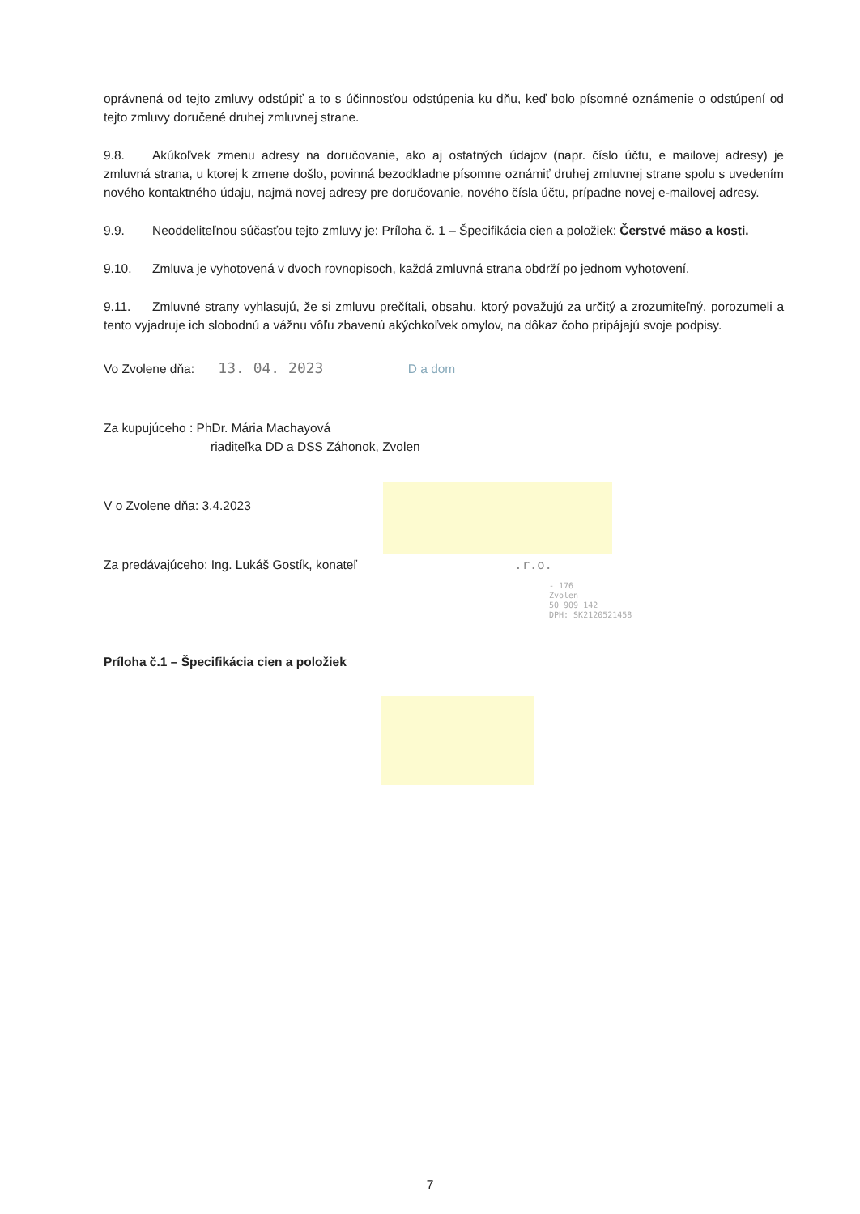oprávnená od tejto zmluvy odstúpiť a to s účinnosťou odstúpenia ku dňu, keď bolo písomné oznámenie o odstúpení od tejto zmluvy doručené druhej zmluvnej strane.
9.8. Akúkoľvek zmenu adresy na doručovanie, ako aj ostatných údajov (napr. číslo účtu, e mailovej adresy) je zmluvná strana, u ktorej k zmene došlo, povinná bezodkladne písomne oznámiť druhej zmluvnej strane spolu s uvedením nového kontaktného údaju, najmä novej adresy pre doručovanie, nového čísla účtu, prípadne novej e-mailovej adresy.
9.9. Neoddeliteľnou súčasťou tejto zmluvy je: Príloha č. 1 – Špecifikácia cien a položiek: Čerstvé mäso a kosti.
9.10. Zmluva je vyhotovená v dvoch rovnopisoch, každá zmluvná strana obdrží po jednom vyhotovení.
9.11. Zmluvné strany vyhlasujú, že si zmluvu prečítali, obsahu, ktorý považujú za určitý a zrozumiteľný, porozumeli a tento vyjadruje ich slobodnú a vážnu vôľu zbavenú akýchkoľvek omylov, na dôkaz čoho pripájajú svoje podpisy.
Vo Zvolene dňa: 13. 04. 2023 D a dom
Za kupujúceho : PhDr. Mária Machayová
riaditeľka DD a DSS Záhonok, Zvolen
V o Zvolene dňa: 3.4.2023
Za predávajúceho: Ing. Lukáš Gostík, konateľ .r.o.
- 176
Zvolen
50 909 142
DPH: SK2120521458
Príloha č.1 – Špecifikácia cien a položiek
7